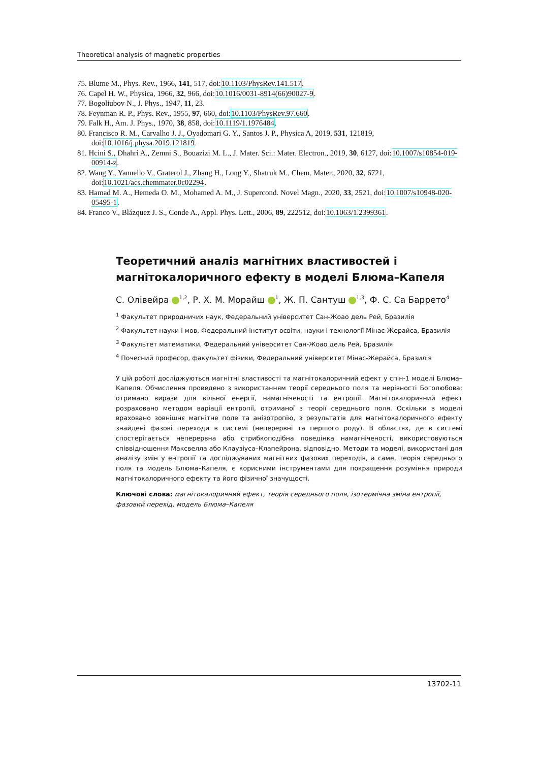Theoretical analysis of magnetic properties
75. Blume M., Phys. Rev., 1966, 141, 517, doi:10.1103/PhysRev.141.517.
76. Capel H. W., Physica, 1966, 32, 966, doi:10.1016/0031-8914(66)90027-9.
77. Bogoliubov N., J. Phys., 1947, 11, 23.
78. Feynman R. P., Phys. Rev., 1955, 97, 660, doi:10.1103/PhysRev.97.660.
79. Falk H., Am. J. Phys., 1970, 38, 858, doi:10.1119/1.1976484.
80. Francisco R. M., Carvalho J. J., Oyadomari G. Y., Santos J. P., Physica A, 2019, 531, 121819, doi:10.1016/j.physa.2019.121819.
81. Hcini S., Dhahri A., Zemni S., Bouazizi M. L., J. Mater. Sci.: Mater. Electron., 2019, 30, 6127, doi:10.1007/s10854-019-00914-z.
82. Wang Y., Yannello V., Graterol J., Zhang H., Long Y., Shatruk M., Chem. Mater., 2020, 32, 6721, doi:10.1021/acs.chemmater.0c02294.
83. Hamad M. A., Hemeda O. M., Mohamed A. M., J. Supercond. Novel Magn., 2020, 33, 2521, doi:10.1007/s10948-020-05495-1.
84. Franco V., Blázquez J. S., Conde A., Appl. Phys. Lett., 2006, 89, 222512, doi:10.1063/1.2399361.
Теоретичний аналіз магнітних властивостей і магнітокалоричного ефекту в моделі Блюма–Капеля
С. Олівейра <sup>1,2</sup>, Р. Х. М. Морайш <sup>1</sup>, Ж. П. Сантуш <sup>1,3</sup>, Ф. С. Са Баррето<sup>4</sup>
<sup>1</sup> Факультет природничих наук, Федеральний університет Сан-Жоао дель Рей, Бразилія
<sup>2</sup> Факультет науки і мов, Федеральний інститут освіти, науки і технології Мінас-Жерайса, Бразилія
<sup>3</sup> Факультет математики, Федеральний університет Сан-Жоао дель Рей, Бразилія
<sup>4</sup> Почесний професор, факультет фізики, Федеральний університет Мінас-Жерайса, Бразилія
У цій роботі досліджуються магнітні властивості та магнітокалоричний ефект у спін-1 моделі Блюма–Капеля. Обчислення проведено з використанням теорії середнього поля та нерівності Боголюбова; отримано вирази для вільної енергії, намагніченості та ентропії. Магнітокалоричний ефект розраховано методом варіації ентропії, отриманої з теорії середнього поля. Оскільки в моделі враховано зовнішнє магнітне поле та анізотропію, з результатів для магнітокалоричного ефекту знайдені фазові переходи в системі (неперервні та першого роду). В областях, де в системі спостерігається неперервна або стрибкоподібна поведінка намагніченості, використовуються співвідношення Максвелла або Клаузіуса–Клапейрона, відповідно. Методи та моделі, використані для аналізу змін у ентропії та досліджуваних магнітних фазових переходів, а саме, теорія середнього поля та модель Блюма–Капеля, є корисними інструментами для покращення розуміння природи магнітокалоричного ефекту та його фізичної значущості.
Ключові слова: магнітокалоричний ефект, теорія середнього поля, ізотермічна зміна ентропії, фазовий перехід, модель Блюма–Капеля
13702-11